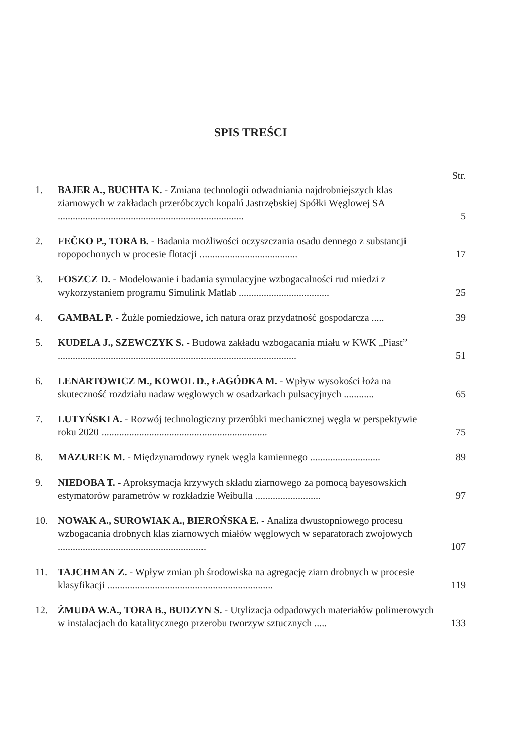SPIS TREŚCI
Str.
| 1. | BAJER A., BUCHTA K. - Zmiana technologii odwadniania najdrobniejszych klas ziarnowych w zakładach przeróbczych kopalń Jastrzębskiej Spółki Węglowej SA .......................................................................... | 5 |
| 2. | FEČKO P., TORA B. - Badania możliwości oczyszczania osadu dennego z substancji ropopochonych w procesie flotacji ....................................... | 17 |
| 3. | FOSZCZ D. - Modelowanie i badania symulacyjne wzbogacalności rud miedzi z wykorzystaniem programu Simulink Matlab .................................... | 25 |
| 4. | GAMBAL P. - Żużle pomiedziowe, ich natura oraz przydatność gospodarcza ..... | 39 |
| 5. | KUDELA J., SZEWCZYK S. - Budowa zakładu wzbogacania miału w KWK „Piast” ............................................................................................... | 51 |
| 6. | LENARTOWICZ M., KOWOL D., ŁAGÓDKA M. - Wpływ wysokości łoża na skuteczność rozdziału nadaw węglowych w osadzarkach pulsacyjnych ............ | 65 |
| 7. | LUTYŃSKI A. - Rozwój technologiczny przeróbki mechanicznej węgla w perspektywie roku 2020 .................................................................. | 75 |
| 8. | MAZUREK M. - Międzynarodowy rynek węgla kamiennego ............................ | 89 |
| 9. | NIEDOBA T. - Aproksymacja krzywych składu ziarnowego za pomocą bayesowskich estymatorów parametrów w rozkładzie Weibulla .......................... | 97 |
| 10. | NOWAK A., SUROWIAK A., BIEROŃSKA E. - Analiza dwustopniowego procesu wzbogacania drobnych klas ziarnowych miałów węglowych w separatorach zwojowych ........................................................... | 107 |
| 11. | TAJCHMAN Z. - Wpływ zmian ph środowiska na agregację ziarn drobnych w procesie klasyfikacji .................................................................. | 119 |
| 12. | ŻMUDA W.A., TORA B., BUDZYN S. - Utylizacja odpadowych materiałów polimerowych w instalacjach do katalitycznego przerobu tworzyw sztucznych ..... | 133 |